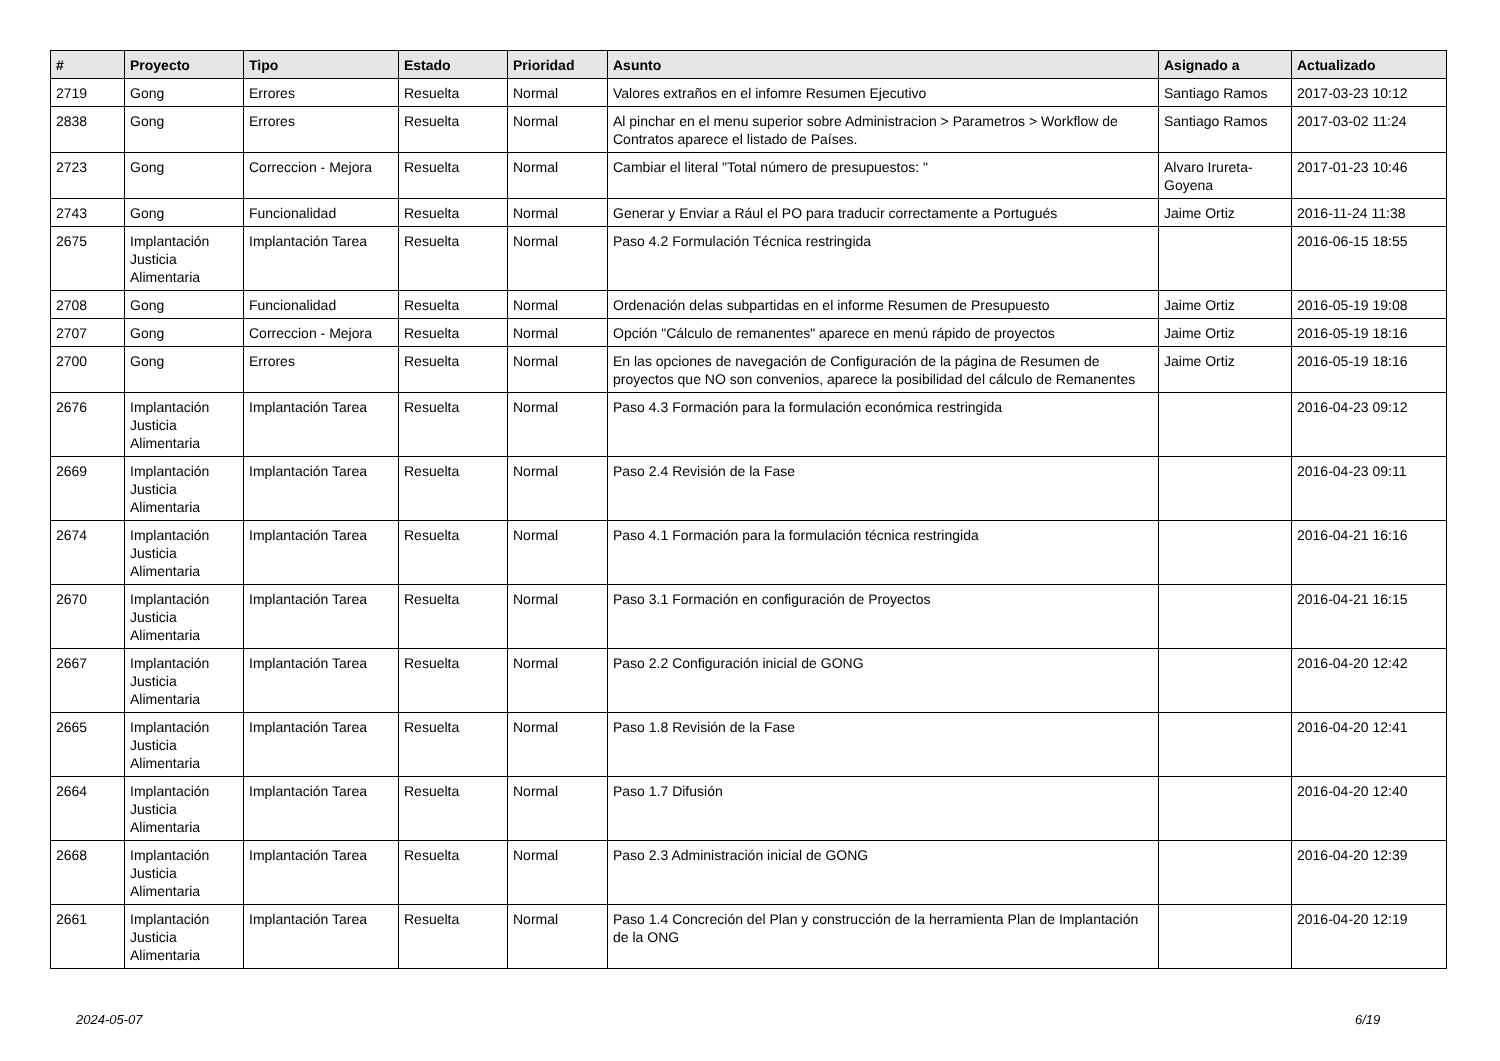| # | Proyecto | Tipo | Estado | Prioridad | Asunto | Asignado a | Actualizado |
| --- | --- | --- | --- | --- | --- | --- | --- |
| 2719 | Gong | Errores | Resuelta | Normal | Valores extraños en el infomre Resumen Ejecutivo | Santiago Ramos | 2017-03-23 10:12 |
| 2838 | Gong | Errores | Resuelta | Normal | Al pinchar en el menu superior sobre Administracion > Parametros > Workflow de Contratos aparece el listado de Países. | Santiago Ramos | 2017-03-02 11:24 |
| 2723 | Gong | Correccion - Mejora | Resuelta | Normal | Cambiar el literal "Total número de presupuestos: " | Alvaro Irureta-Goyena | 2017-01-23 10:46 |
| 2743 | Gong | Funcionalidad | Resuelta | Normal | Generar y Enviar a Rául el PO para traducir correctamente a Portugués | Jaime Ortiz | 2016-11-24 11:38 |
| 2675 | Implantación Justicia Alimentaria | Implantación Tarea | Resuelta | Normal | Paso 4.2 Formulación Técnica restringida | | 2016-06-15 18:55 |
| 2708 | Gong | Funcionalidad | Resuelta | Normal | Ordenación delas subpartidas en el informe Resumen de Presupuesto | Jaime Ortiz | 2016-05-19 19:08 |
| 2707 | Gong | Correccion - Mejora | Resuelta | Normal | Opción "Cálculo de remanentes" aparece en menú rápido de proyectos | Jaime Ortiz | 2016-05-19 18:16 |
| 2700 | Gong | Errores | Resuelta | Normal | En las opciones de navegación de Configuración de la página de Resumen de proyectos que NO son convenios, aparece la posibilidad del cálculo de Remanentes | Jaime Ortiz | 2016-05-19 18:16 |
| 2676 | Implantación Justicia Alimentaria | Implantación Tarea | Resuelta | Normal | Paso 4.3 Formación para la formulación económica restringida | | 2016-04-23 09:12 |
| 2669 | Implantación Justicia Alimentaria | Implantación Tarea | Resuelta | Normal | Paso 2.4 Revisión de la Fase | | 2016-04-23 09:11 |
| 2674 | Implantación Justicia Alimentaria | Implantación Tarea | Resuelta | Normal | Paso 4.1 Formación para la formulación técnica restringida | | 2016-04-21 16:16 |
| 2670 | Implantación Justicia Alimentaria | Implantación Tarea | Resuelta | Normal | Paso 3.1 Formación en configuración de Proyectos | | 2016-04-21 16:15 |
| 2667 | Implantación Justicia Alimentaria | Implantación Tarea | Resuelta | Normal | Paso 2.2 Configuración inicial de GONG | | 2016-04-20 12:42 |
| 2665 | Implantación Justicia Alimentaria | Implantación Tarea | Resuelta | Normal | Paso 1.8 Revisión de la Fase | | 2016-04-20 12:41 |
| 2664 | Implantación Justicia Alimentaria | Implantación Tarea | Resuelta | Normal | Paso 1.7 Difusión | | 2016-04-20 12:40 |
| 2668 | Implantación Justicia Alimentaria | Implantación Tarea | Resuelta | Normal | Paso 2.3 Administración inicial de GONG | | 2016-04-20 12:39 |
| 2661 | Implantación Justicia Alimentaria | Implantación Tarea | Resuelta | Normal | Paso 1.4 Concreción del Plan y construcción de la herramienta Plan de Implantación de la ONG | | 2016-04-20 12:19 |
2024-05-07 6/19